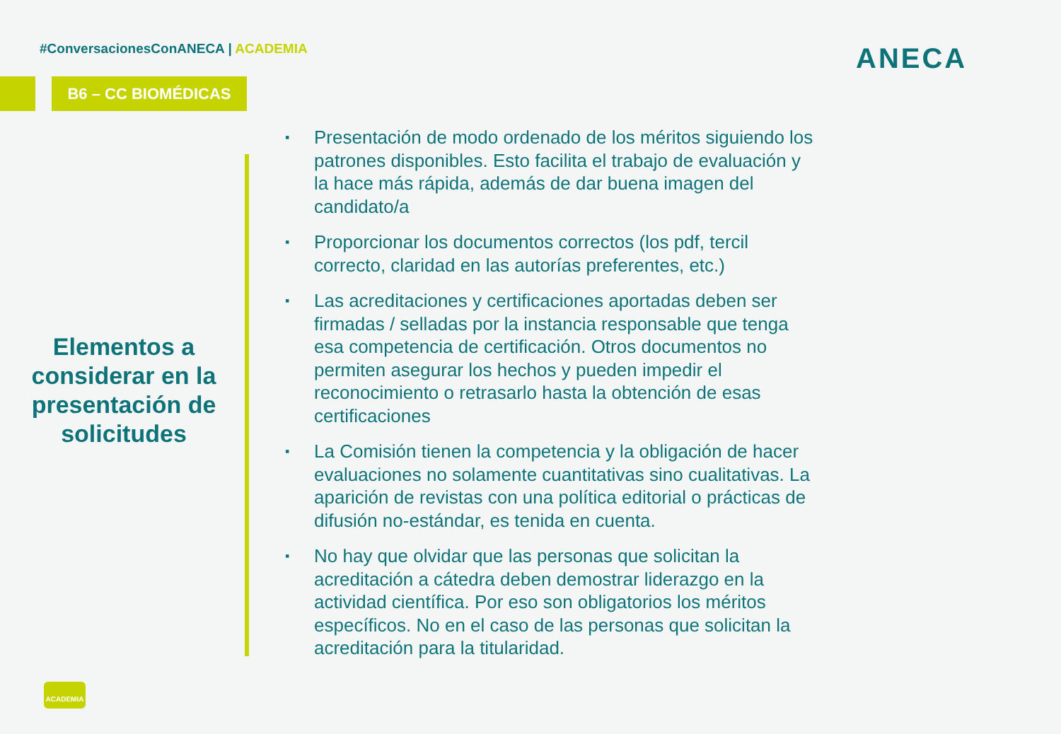#ConversacionesConANECA | ACADEMIA
B6 – CC BIOMÉDICAS
ANECA
Elementos a considerar en la presentación de solicitudes
▪ Presentación de modo ordenado de los méritos siguiendo los patrones disponibles. Esto facilita el trabajo de evaluación y la hace más rápida, además de dar buena imagen del candidato/a
▪ Proporcionar los documentos correctos (los pdf, tercil correcto, claridad en las autorías preferentes, etc.)
▪ Las acreditaciones y certificaciones aportadas deben ser firmadas / selladas por la instancia responsable que tenga esa competencia de certificación. Otros documentos no permiten asegurar los hechos y pueden impedir el reconocimiento o retrasarlo hasta la obtención de esas certificaciones
▪ La Comisión tienen la competencia y la obligación de hacer evaluaciones no solamente cuantitativas sino cualitativas. La aparición de revistas con una política editorial o prácticas de difusión no-estándar, es tenida en cuenta.
▪ No hay que olvidar que las personas que solicitan la acreditación a cátedra deben demostrar liderazgo en la actividad científica. Por eso son obligatorios los méritos específicos. No en el caso de las personas que solicitan la acreditación para la titularidad.
ACADEMIA